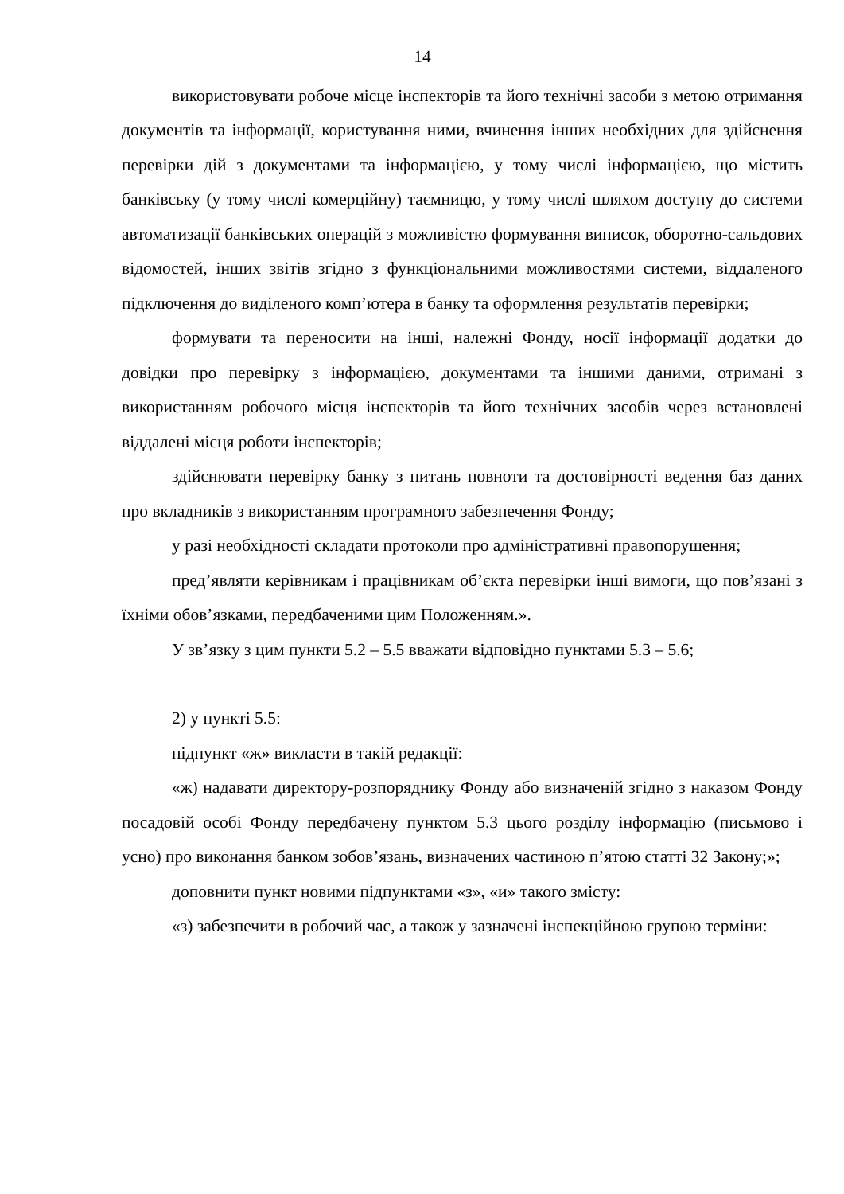14
використовувати робоче місце інспекторів та його технічні засоби з метою отримання документів та інформації, користування ними, вчинення інших необхідних для здійснення перевірки дій з документами та інформацією, у тому числі інформацією, що містить банківську (у тому числі комерційну) таємницю, у тому числі шляхом доступу до системи автоматизації банківських операцій з можливістю формування виписок, оборотно-сальдових відомостей, інших звітів згідно з функціональними можливостями системи, віддаленого підключення до виділеного комп’ютера в банку та оформлення результатів перевірки;
формувати та переносити на інші, належні Фонду, носії інформації додатки до довідки про перевірку з інформацією, документами та іншими даними, отримані з використанням робочого місця інспекторів та його технічних засобів через встановлені віддалені місця роботи інспекторів;
здійснювати перевірку банку з питань повноти та достовірності ведення баз даних про вкладників з використанням програмного забезпечення Фонду;
у разі необхідності складати протоколи про адміністративні правопорушення;
пред’являти керівникам і працівникам об’єкта перевірки інші вимоги, що пов’язані з їхніми обов’язками, передбаченими цим Положенням.».
У зв’язку з цим пункти 5.2 – 5.5 вважати відповідно пунктами 5.3 – 5.6;
2) у пункті 5.5:
підпункт «ж» викласти в такій редакції:
«ж) надавати директору-розпоряднику Фонду або визначеній згідно з наказом Фонду посадовій особі Фонду передбачену пунктом 5.3 цього розділу інформацію (письмово і усно) про виконання банком зобов’язань, визначених частиною п’ятою статті 32 Закону;»;
доповнити пункт новими підпунктами «з», «и» такого змісту:
«з) забезпечити в робочий час, а також у зазначені інспекційною групою терміни: